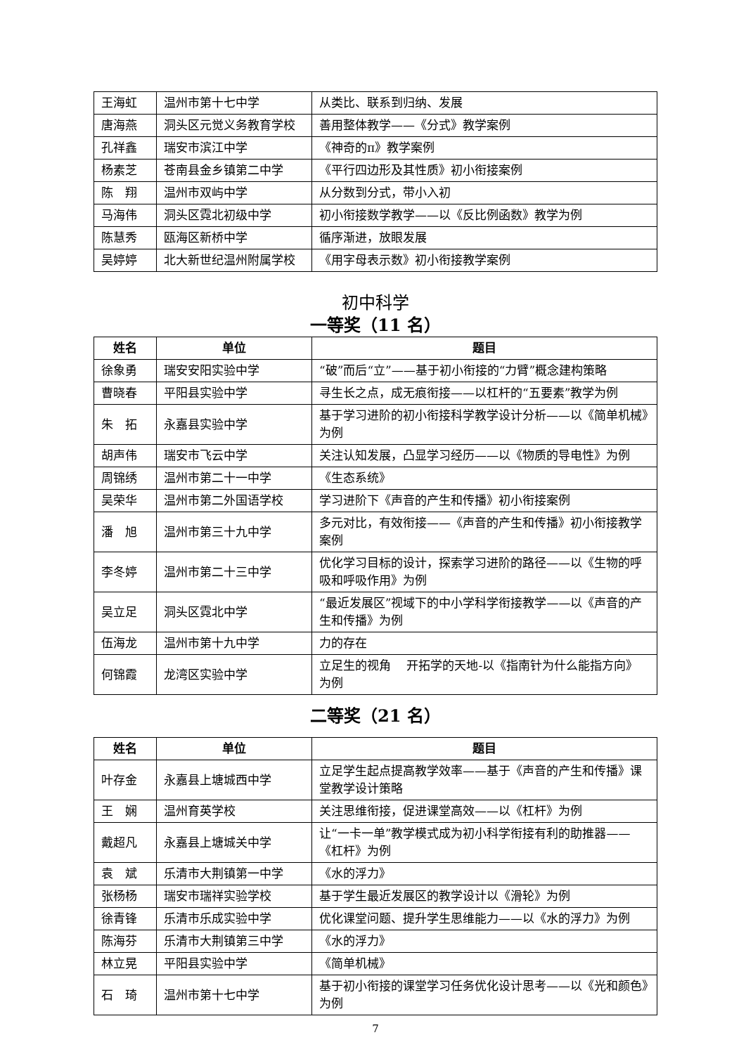| 王海虹 | 温州市第十七中学 | 从类比、联系到归纳、发展 |
| 唐海燕 | 洞头区元觉义务教育学校 | 善用整体教学——《分式》教学案例 |
| 孔祥鑫 | 瑞安市滨江中学 | 《神奇的π》教学案例 |
| 杨素芝 | 苍南县金乡镇第二中学 | 《平行四边形及其性质》初小衔接案例 |
| 陈 翔 | 温州市双屿中学 | 从分数到分式，带小入初 |
| 马海伟 | 洞头区霓北初级中学 | 初小衔接数学教学——以《反比例函数》教学为例 |
| 陈慧秀 | 瓯海区新桥中学 | 循序渐进，放眼发展 |
| 吴婷婷 | 北大新世纪温州附属学校 | 《用字母表示数》初小衔接教学案例 |
初中科学
一等奖（11 名）
| 姓名 | 单位 | 题目 |
| --- | --- | --- |
| 徐象勇 | 瑞安安阳实验中学 | “破”而后“立”——基于初小衔接的“力臂”概念建构策略 |
| 曹晓春 | 平阳县实验中学 | 寻生长之点，成无痕衔接——以杠杆的“五要素”教学为例 |
| 朱 拓 | 永嘉县实验中学 | 基于学习进阶的初小衔接科学教学设计分析——以《简单机械》为例 |
| 胡声伟 | 瑞安市飞云中学 | 关注认知发展，凸显学习经历——以《物质的导电性》为例 |
| 周锦绣 | 温州市第二十一中学 | 《生态系统》 |
| 吴荣华 | 温州市第二外国语学校 | 学习进阶下《声音的产生和传播》初小衔接案例 |
| 潘 旭 | 温州市第三十九中学 | 多元对比，有效衔接——《声音的产生和传播》初小衔接教学案例 |
| 李冬婷 | 温州市第二十三中学 | 优化学习目标的设计，探索学习进阶的路径——以《生物的呼吸和呼吸作用》为例 |
| 吴立足 | 洞头区霓北中学 | “最近发展区”视域下的中小学科学衔接教学——以《声音的产生和传播》为例 |
| 伍海龙 | 温州市第十九中学 | 力的存在 |
| 何锦霞 | 龙湾区实验中学 | 立足生的视角 开拓学的天地-以《指南针为什么能指方向》为例 |
二等奖（21 名）
| 姓名 | 单位 | 题目 |
| --- | --- | --- |
| 叶存金 | 永嘉县上塘城西中学 | 立足学生起点提高教学效率——基于《声音的产生和传播》课堂教学设计策略 |
| 王 娴 | 温州育英学校 | 关注思维衔接，促进课堂高效——以《杠杆》为例 |
| 戴超凡 | 永嘉县上塘城关中学 | 让“一卡一单”教学模式成为初小科学衔接有利的助推器——《杠杆》为例 |
| 袁 斌 | 乐清市大荆镇第一中学 | 《水的浮力》 |
| 张杨杨 | 瑞安市瑞祥实验学校 | 基于学生最近发展区的教学设计以《滑轮》为例 |
| 徐青锋 | 乐清市乐成实验中学 | 优化课堂问题、提升学生思维能力——以《水的浮力》为例 |
| 陈海芬 | 乐清市大荆镇第三中学 | 《水的浮力》 |
| 林立晃 | 平阳县实验中学 | 《简单机械》 |
| 石 琦 | 温州市第十七中学 | 基于初小衔接的课堂学习任务优化设计思考——以《光和颜色》为例 |
7